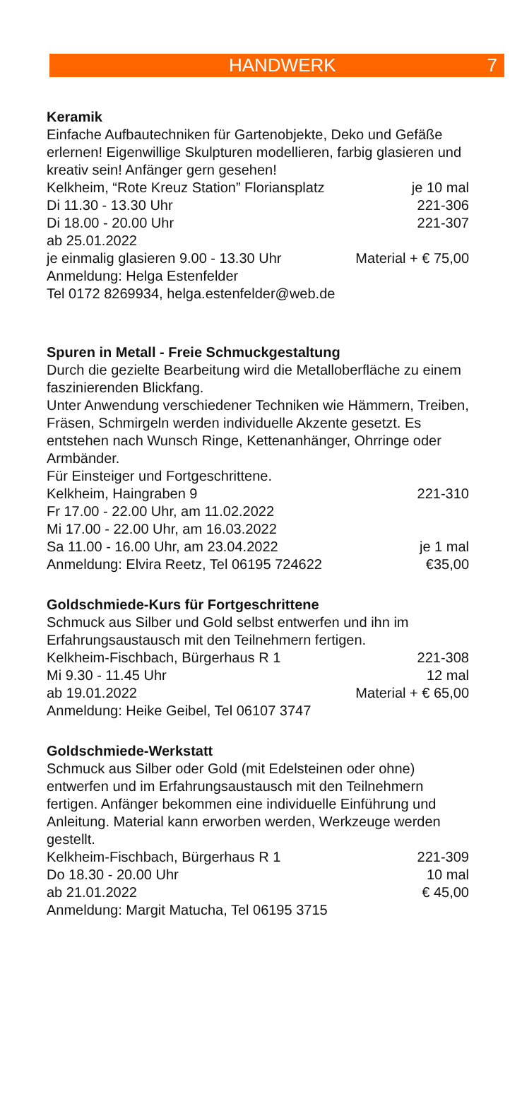HANDWERK 7
Keramik
Einfache Aufbautechniken für Gartenobjekte, Deko und Gefäße erlernen! Eigenwillige Skulpturen modellieren, farbig glasieren und kreativ sein! Anfänger gern gesehen!
Kelkheim, “Rote Kreuz Station” Floriansplatz je 10 mal
Di 11.30 - 13.30 Uhr 221-306
Di 18.00 - 20.00 Uhr 221-307
ab 25.01.2022
je einmalig glasieren 9.00 - 13.30 Uhr Material + € 75,00
Anmeldung: Helga Estenfelder
Tel 0172 8269934, helga.estenfelder@web.de
Spuren in Metall - Freie Schmuckgestaltung
Durch die gezielte Bearbeitung wird die Metalloberfläche zu einem faszinierenden Blickfang.
Unter Anwendung verschiedener Techniken wie Hämmern, Treiben, Fräsen, Schmirgeln werden individuelle Akzente gesetzt. Es entstehen nach Wunsch Ringe, Kettenanhänger, Ohrringe oder Armbänder.
Für Einsteiger und Fortgeschrittene.
Kelkheim, Haingraben 9 221-310
Fr 17.00 - 22.00 Uhr, am 11.02.2022
Mi 17.00 - 22.00 Uhr, am 16.03.2022
Sa 11.00 - 16.00 Uhr, am 23.04.2022 je 1 mal
Anmeldung: Elvira Reetz, Tel 06195 724622 €35,00
Goldschmiede-Kurs für Fortgeschrittene
Schmuck aus Silber und Gold selbst entwerfen und ihn im Erfahrungsaustausch mit den Teilnehmern fertigen.
Kelkheim-Fischbach, Bürgerhaus R 1 221-308
Mi 9.30 - 11.45 Uhr 12 mal
ab 19.01.2022 Material + € 65,00
Anmeldung: Heike Geibel, Tel 06107 3747
Goldschmiede-Werkstatt
Schmuck aus Silber oder Gold (mit Edelsteinen oder ohne) entwerfen und im Erfahrungsaustausch mit den Teilnehmern fertigen. Anfänger bekommen eine individuelle Einführung und Anleitung. Material kann erworben werden, Werkzeuge werden gestellt.
Kelkheim-Fischbach, Bürgerhaus R 1 221-309
Do 18.30 - 20.00 Uhr 10 mal
ab 21.01.2022 € 45,00
Anmeldung: Margit Matucha, Tel 06195 3715